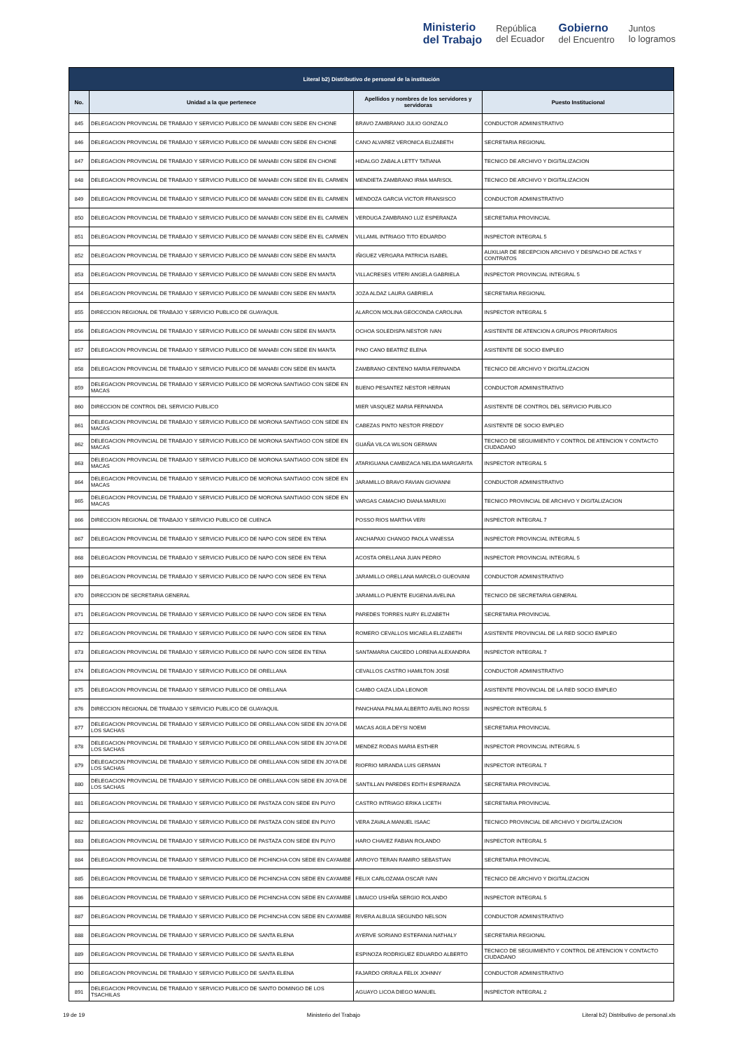Ministerio
del Trabajo República
del Ecuador Gobierno
del Encuentro Juntos
lo logramos
| Literal b2) Distributivo de personal de la institución | | | |
| --- | --- | --- | --- |
| No. | Unidad a la que pertenece | Apellidos y nombres de los servidores y servidoras | Puesto Institucional |
| 845 | DELEGACION PROVINCIAL DE TRABAJO Y SERVICIO PUBLICO DE MANABI CON SEDE EN CHONE | BRAVO ZAMBRANO JULIO GONZALO | CONDUCTOR ADMINISTRATIVO |
| 846 | DELEGACION PROVINCIAL DE TRABAJO Y SERVICIO PUBLICO DE MANABI CON SEDE EN CHONE | CANO ALVAREZ VERONICA ELIZABETH | SECRETARIA REGIONAL |
| 847 | DELEGACION PROVINCIAL DE TRABAJO Y SERVICIO PUBLICO DE MANABI CON SEDE EN CHONE | HIDALGO ZABALA LETTY TATIANA | TECNICO DE ARCHIVO Y DIGITALIZACION |
| 848 | DELEGACION PROVINCIAL DE TRABAJO Y SERVICIO PUBLICO DE MANABI CON SEDE EN EL CARMEN | MENDIETA ZAMBRANO IRMA MARISOL | TECNICO DE ARCHIVO Y DIGITALIZACION |
| 849 | DELEGACION PROVINCIAL DE TRABAJO Y SERVICIO PUBLICO DE MANABI CON SEDE EN EL CARMEN | MENDOZA GARCIA VICTOR FRANSISCO | CONDUCTOR ADMINISTRATIVO |
| 850 | DELEGACION PROVINCIAL DE TRABAJO Y SERVICIO PUBLICO DE MANABI CON SEDE EN EL CARMEN | VERDUGA ZAMBRANO LUZ ESPERANZA | SECRETARIA PROVINCIAL |
| 851 | DELEGACION PROVINCIAL DE TRABAJO Y SERVICIO PUBLICO DE MANABI CON SEDE EN EL CARMEN | VILLAMIL INTRIAGO TITO EDUARDO | INSPECTOR INTEGRAL 5 |
| 852 | DELEGACION PROVINCIAL DE TRABAJO Y SERVICIO PUBLICO DE MANABI CON SEDE EN MANTA | IÑIGUEZ VERGARA PATRICIA ISABEL | AUXILIAR DE RECEPCION ARCHIVO Y DESPACHO DE ACTAS Y CONTRATOS |
| 853 | DELEGACION PROVINCIAL DE TRABAJO Y SERVICIO PUBLICO DE MANABI CON SEDE EN MANTA | VILLACRESES VITERI ANGELA GABRIELA | INSPECTOR PROVINCIAL INTEGRAL 5 |
| 854 | DELEGACION PROVINCIAL DE TRABAJO Y SERVICIO PUBLICO DE MANABI CON SEDE EN MANTA | JOZA ALDAZ LAURA GABRIELA | SECRETARIA REGIONAL |
| 855 | DIRECCION REGIONAL DE TRABAJO Y SERVICIO PUBLICO DE GUAYAQUIL | ALARCON MOLINA GEOCONDA CAROLINA | INSPECTOR INTEGRAL 5 |
| 856 | DELEGACION PROVINCIAL DE TRABAJO Y SERVICIO PUBLICO DE MANABI CON SEDE EN MANTA | OCHOA SOLEDISPA NESTOR IVAN | ASISTENTE DE ATENCION A GRUPOS PRIORITARIOS |
| 857 | DELEGACION PROVINCIAL DE TRABAJO Y SERVICIO PUBLICO DE MANABI CON SEDE EN MANTA | PINO CANO BEATRIZ ELENA | ASISTENTE DE SOCIO EMPLEO |
| 858 | DELEGACION PROVINCIAL DE TRABAJO Y SERVICIO PUBLICO DE MANABI CON SEDE EN MANTA | ZAMBRANO CENTENO MARIA FERNANDA | TECNICO DE ARCHIVO Y DIGITALIZACION |
| 859 | DELEGACION PROVINCIAL DE TRABAJO Y SERVICIO PUBLICO DE MORONA SANTIAGO CON SEDE EN MACAS | BUENO PESANTEZ NESTOR HERNAN | CONDUCTOR ADMINISTRATIVO |
| 860 | DIRECCION DE CONTROL DEL SERVICIO PUBLICO | MIER VASQUEZ MARIA FERNANDA | ASISTENTE DE CONTROL DEL SERVICIO PUBLICO |
| 861 | DELEGACION PROVINCIAL DE TRABAJO Y SERVICIO PUBLICO DE MORONA SANTIAGO CON SEDE EN MACAS | CABEZAS PINTO NESTOR FREDDY | ASISTENTE DE SOCIO EMPLEO |
| 862 | DELEGACION PROVINCIAL DE TRABAJO Y SERVICIO PUBLICO DE MORONA SANTIAGO CON SEDE EN MACAS | GUAÑA VILCA WILSON GERMAN | TECNICO DE SEGUIMIENTO Y CONTROL DE ATENCION Y CONTACTO CIUDADANO |
| 863 | DELEGACION PROVINCIAL DE TRABAJO Y SERVICIO PUBLICO DE MORONA SANTIAGO CON SEDE EN MACAS | ATARIGUANA CAMBIZACA NELIDA MARGARITA | INSPECTOR INTEGRAL 5 |
| 864 | DELEGACION PROVINCIAL DE TRABAJO Y SERVICIO PUBLICO DE MORONA SANTIAGO CON SEDE EN MACAS | JARAMILLO BRAVO FAVIAN GIOVANNI | CONDUCTOR ADMINISTRATIVO |
| 865 | DELEGACION PROVINCIAL DE TRABAJO Y SERVICIO PUBLICO DE MORONA SANTIAGO CON SEDE EN MACAS | VARGAS CAMACHO DIANA MARIUXI | TECNICO PROVINCIAL DE ARCHIVO Y DIGITALIZACION |
| 866 | DIRECCION REGIONAL DE TRABAJO Y SERVICIO PUBLICO DE CUENCA | POSSO RIOS MARTHA VERI | INSPECTOR INTEGRAL 7 |
| 867 | DELEGACION PROVINCIAL DE TRABAJO Y SERVICIO PUBLICO DE NAPO CON SEDE EN TENA | ANCHAPAXI CHANGO PAOLA VANESSA | INSPECTOR PROVINCIAL INTEGRAL 5 |
| 868 | DELEGACION PROVINCIAL DE TRABAJO Y SERVICIO PUBLICO DE NAPO CON SEDE EN TENA | ACOSTA ORELLANA JUAN PEDRO | INSPECTOR PROVINCIAL INTEGRAL 5 |
| 869 | DELEGACION PROVINCIAL DE TRABAJO Y SERVICIO PUBLICO DE NAPO CON SEDE EN TENA | JARAMILLO ORELLANA MARCELO GUEOVANI | CONDUCTOR ADMINISTRATIVO |
| 870 | DIRECCION DE SECRETARIA GENERAL | JARAMILLO PUENTE EUGENIA AVELINA | TECNICO DE SECRETARIA GENERAL |
| 871 | DELEGACION PROVINCIAL DE TRABAJO Y SERVICIO PUBLICO DE NAPO CON SEDE EN TENA | PAREDES TORRES NURY ELIZABETH | SECRETARIA PROVINCIAL |
| 872 | DELEGACION PROVINCIAL DE TRABAJO Y SERVICIO PUBLICO DE NAPO CON SEDE EN TENA | ROMERO CEVALLOS MICAELA ELIZABETH | ASISTENTE PROVINCIAL DE LA RED SOCIO EMPLEO |
| 873 | DELEGACION PROVINCIAL DE TRABAJO Y SERVICIO PUBLICO DE NAPO CON SEDE EN TENA | SANTAMARIA CAICEDO LORENA ALEXANDRA | INSPECTOR INTEGRAL 7 |
| 874 | DELEGACION PROVINCIAL DE TRABAJO Y SERVICIO PUBLICO DE ORELLANA | CEVALLOS CASTRO HAMILTON JOSE | CONDUCTOR ADMINISTRATIVO |
| 875 | DELEGACION PROVINCIAL DE TRABAJO Y SERVICIO PUBLICO DE ORELLANA | CAMBO CAIZA LIDA LEONOR | ASISTENTE PROVINCIAL DE LA RED SOCIO EMPLEO |
| 876 | DIRECCION REGIONAL DE TRABAJO Y SERVICIO PUBLICO DE GUAYAQUIL | PANCHANA PALMA ALBERTO AVELINO ROSSI | INSPECTOR INTEGRAL 5 |
| 877 | DELEGACION PROVINCIAL DE TRABAJO Y SERVICIO PUBLICO DE ORELLANA CON SEDE EN JOYA DE LOS SACHAS | MACAS AGILA DEYSI NOEMI | SECRETARIA PROVINCIAL |
| 878 | DELEGACION PROVINCIAL DE TRABAJO Y SERVICIO PUBLICO DE ORELLANA CON SEDE EN JOYA DE LOS SACHAS | MENDEZ RODAS MARIA ESTHER | INSPECTOR PROVINCIAL INTEGRAL 5 |
| 879 | DELEGACION PROVINCIAL DE TRABAJO Y SERVICIO PUBLICO DE ORELLANA CON SEDE EN JOYA DE LOS SACHAS | RIOFRIO MIRANDA LUIS GERMAN | INSPECTOR INTEGRAL 7 |
| 880 | DELEGACION PROVINCIAL DE TRABAJO Y SERVICIO PUBLICO DE ORELLANA CON SEDE EN JOYA DE LOS SACHAS | SANTILLAN PAREDES EDITH ESPERANZA | SECRETARIA PROVINCIAL |
| 881 | DELEGACION PROVINCIAL DE TRABAJO Y SERVICIO PUBLICO DE PASTAZA CON SEDE EN PUYO | CASTRO INTRIAGO ERIKA LICETH | SECRETARIA PROVINCIAL |
| 882 | DELEGACION PROVINCIAL DE TRABAJO Y SERVICIO PUBLICO DE PASTAZA CON SEDE EN PUYO | VERA ZAVALA MANUEL ISAAC | TECNICO PROVINCIAL DE ARCHIVO Y DIGITALIZACION |
| 883 | DELEGACION PROVINCIAL DE TRABAJO Y SERVICIO PUBLICO DE PASTAZA CON SEDE EN PUYO | HARO CHAVEZ FABIAN ROLANDO | INSPECTOR INTEGRAL 5 |
| 884 | DELEGACION PROVINCIAL DE TRABAJO Y SERVICIO PUBLICO DE PICHINCHA CON SEDE EN CAYAMBE | ARROYO TERAN RAMIRO SEBASTIAN | SECRETARIA PROVINCIAL |
| 885 | DELEGACION PROVINCIAL DE TRABAJO Y SERVICIO PUBLICO DE PICHINCHA CON SEDE EN CAYAMBE | FELIX CARLOZAMA OSCAR IVAN | TECNICO DE ARCHIVO Y DIGITALIZACION |
| 886 | DELEGACION PROVINCIAL DE TRABAJO Y SERVICIO PUBLICO DE PICHINCHA CON SEDE EN CAYAMBE | LIMAICO USHIÑA SERGIO ROLANDO | INSPECTOR INTEGRAL 5 |
| 887 | DELEGACION PROVINCIAL DE TRABAJO Y SERVICIO PUBLICO DE PICHINCHA CON SEDE EN CAYAMBE | RIVERA ALBUJA SEGUNDO NELSON | CONDUCTOR ADMINISTRATIVO |
| 888 | DELEGACION PROVINCIAL DE TRABAJO Y SERVICIO PUBLICO DE SANTA ELENA | AYERVE SORIANO ESTEFANIA NATHALY | SECRETARIA REGIONAL |
| 889 | DELEGACION PROVINCIAL DE TRABAJO Y SERVICIO PUBLICO DE SANTA ELENA | ESPINOZA RODRIGUEZ EDUARDO ALBERTO | TECNICO DE SEGUIMIENTO Y CONTROL DE ATENCION Y CONTACTO CIUDADANO |
| 890 | DELEGACION PROVINCIAL DE TRABAJO Y SERVICIO PUBLICO DE SANTA ELENA | FAJARDO ORRALA FELIX JOHNNY | CONDUCTOR ADMINISTRATIVO |
| 891 | DELEGACION PROVINCIAL DE TRABAJO Y SERVICIO PUBLICO DE SANTO DOMINGO DE LOS TSACHILAS | AGUAYO LICOA DIEGO MANUEL | INSPECTOR INTEGRAL 2 |
19 de 19 Ministerio del Trabajo Literal b2) Distributivo de personal.xls